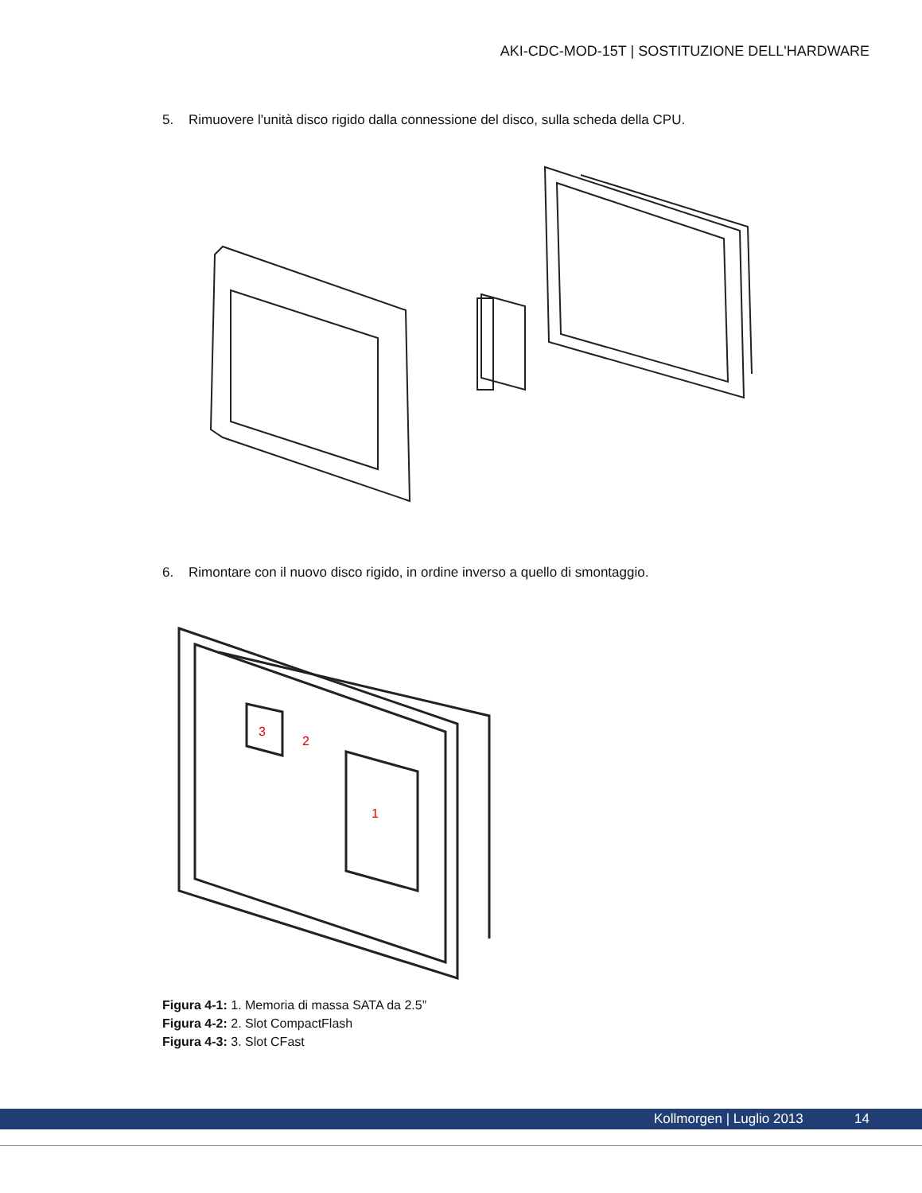AKI-CDC-MOD-15T | SOSTITUZIONE DELL'HARDWARE
5. Rimuovere l'unità disco rigido dalla connessione del disco, sulla scheda della CPU.
6. Rimontare con il nuovo disco rigido, in ordine inverso a quello di smontaggio.
3
2
1
Figura 4-1: 1. Memoria di massa SATA da 2.5”
Figura 4-2: 2. Slot CompactFlash
Figura 4-3: 3. Slot CFast
Kollmorgen | Luglio 2013 14